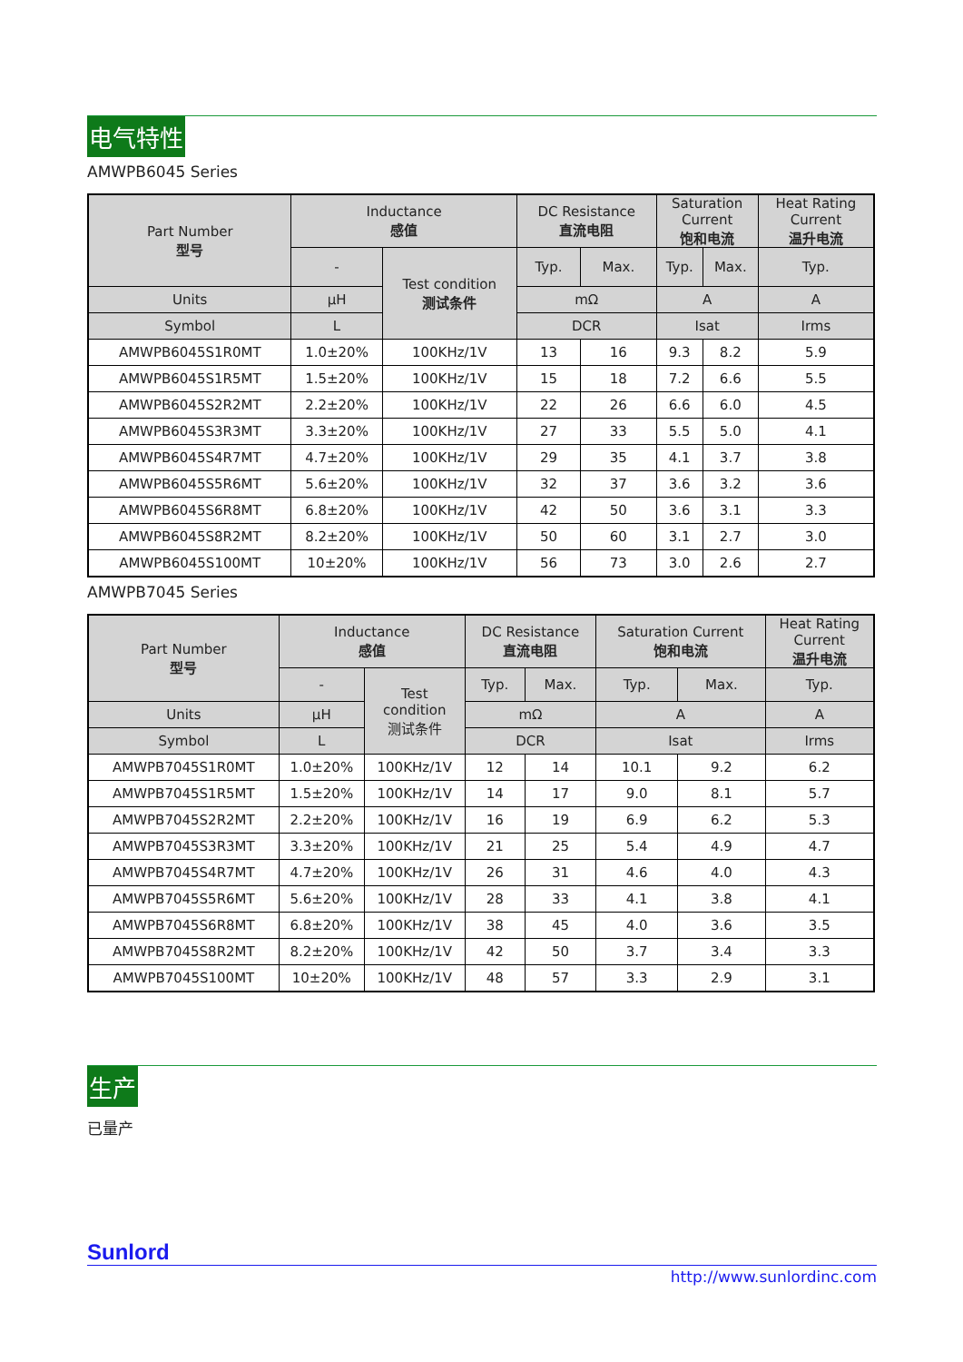电气特性
AMWPB6045 Series
| Part Number 型号 | Inductance 感值 | | DC Resistance 直流电阻 | | Saturation Current 饱和电流 | | Heat Rating Current 温升电流 |
| --- | --- | --- | --- | --- | --- | --- | --- |
| | - | Test condition 测试条件 | Typ. | Max. | Typ. | Max. | Typ. |
| Units | μH | | mΩ | | A | | A |
| Symbol | L | | DCR | | Isat | | Irms |
| AMWPB6045S1R0MT | 1.0±20% | 100KHz/1V | 13 | 16 | 9.3 | 8.2 | 5.9 |
| AMWPB6045S1R5MT | 1.5±20% | 100KHz/1V | 15 | 18 | 7.2 | 6.6 | 5.5 |
| AMWPB6045S2R2MT | 2.2±20% | 100KHz/1V | 22 | 26 | 6.6 | 6.0 | 4.5 |
| AMWPB6045S3R3MT | 3.3±20% | 100KHz/1V | 27 | 33 | 5.5 | 5.0 | 4.1 |
| AMWPB6045S4R7MT | 4.7±20% | 100KHz/1V | 29 | 35 | 4.1 | 3.7 | 3.8 |
| AMWPB6045S5R6MT | 5.6±20% | 100KHz/1V | 32 | 37 | 3.6 | 3.2 | 3.6 |
| AMWPB6045S6R8MT | 6.8±20% | 100KHz/1V | 42 | 50 | 3.6 | 3.1 | 3.3 |
| AMWPB6045S8R2MT | 8.2±20% | 100KHz/1V | 50 | 60 | 3.1 | 2.7 | 3.0 |
| AMWPB6045S100MT | 10±20% | 100KHz/1V | 56 | 73 | 3.0 | 2.6 | 2.7 |
AMWPB7045 Series
| Part Number 型号 | Inductance 感值 | | DC Resistance 直流电阻 | | Saturation Current 饱和电流 | | Heat Rating Current 温升电流 |
| --- | --- | --- | --- | --- | --- | --- | --- |
| | - | Test condition 测试条件 | Typ. | Max. | Typ. | Max. | Typ. |
| Units | μH | | mΩ | | A | | A |
| Symbol | L | | DCR | | Isat | | Irms |
| AMWPB7045S1R0MT | 1.0±20% | 100KHz/1V | 12 | 14 | 10.1 | 9.2 | 6.2 |
| AMWPB7045S1R5MT | 1.5±20% | 100KHz/1V | 14 | 17 | 9.0 | 8.1 | 5.7 |
| AMWPB7045S2R2MT | 2.2±20% | 100KHz/1V | 16 | 19 | 6.9 | 6.2 | 5.3 |
| AMWPB7045S3R3MT | 3.3±20% | 100KHz/1V | 21 | 25 | 5.4 | 4.9 | 4.7 |
| AMWPB7045S4R7MT | 4.7±20% | 100KHz/1V | 26 | 31 | 4.6 | 4.0 | 4.3 |
| AMWPB7045S5R6MT | 5.6±20% | 100KHz/1V | 28 | 33 | 4.1 | 3.8 | 4.1 |
| AMWPB7045S6R8MT | 6.8±20% | 100KHz/1V | 38 | 45 | 4.0 | 3.6 | 3.5 |
| AMWPB7045S8R2MT | 8.2±20% | 100KHz/1V | 42 | 50 | 3.7 | 3.4 | 3.3 |
| AMWPB7045S100MT | 10±20% | 100KHz/1V | 48 | 57 | 3.3 | 2.9 | 3.1 |
生产
已量产
Sunlord
http://www.sunlordinc.com